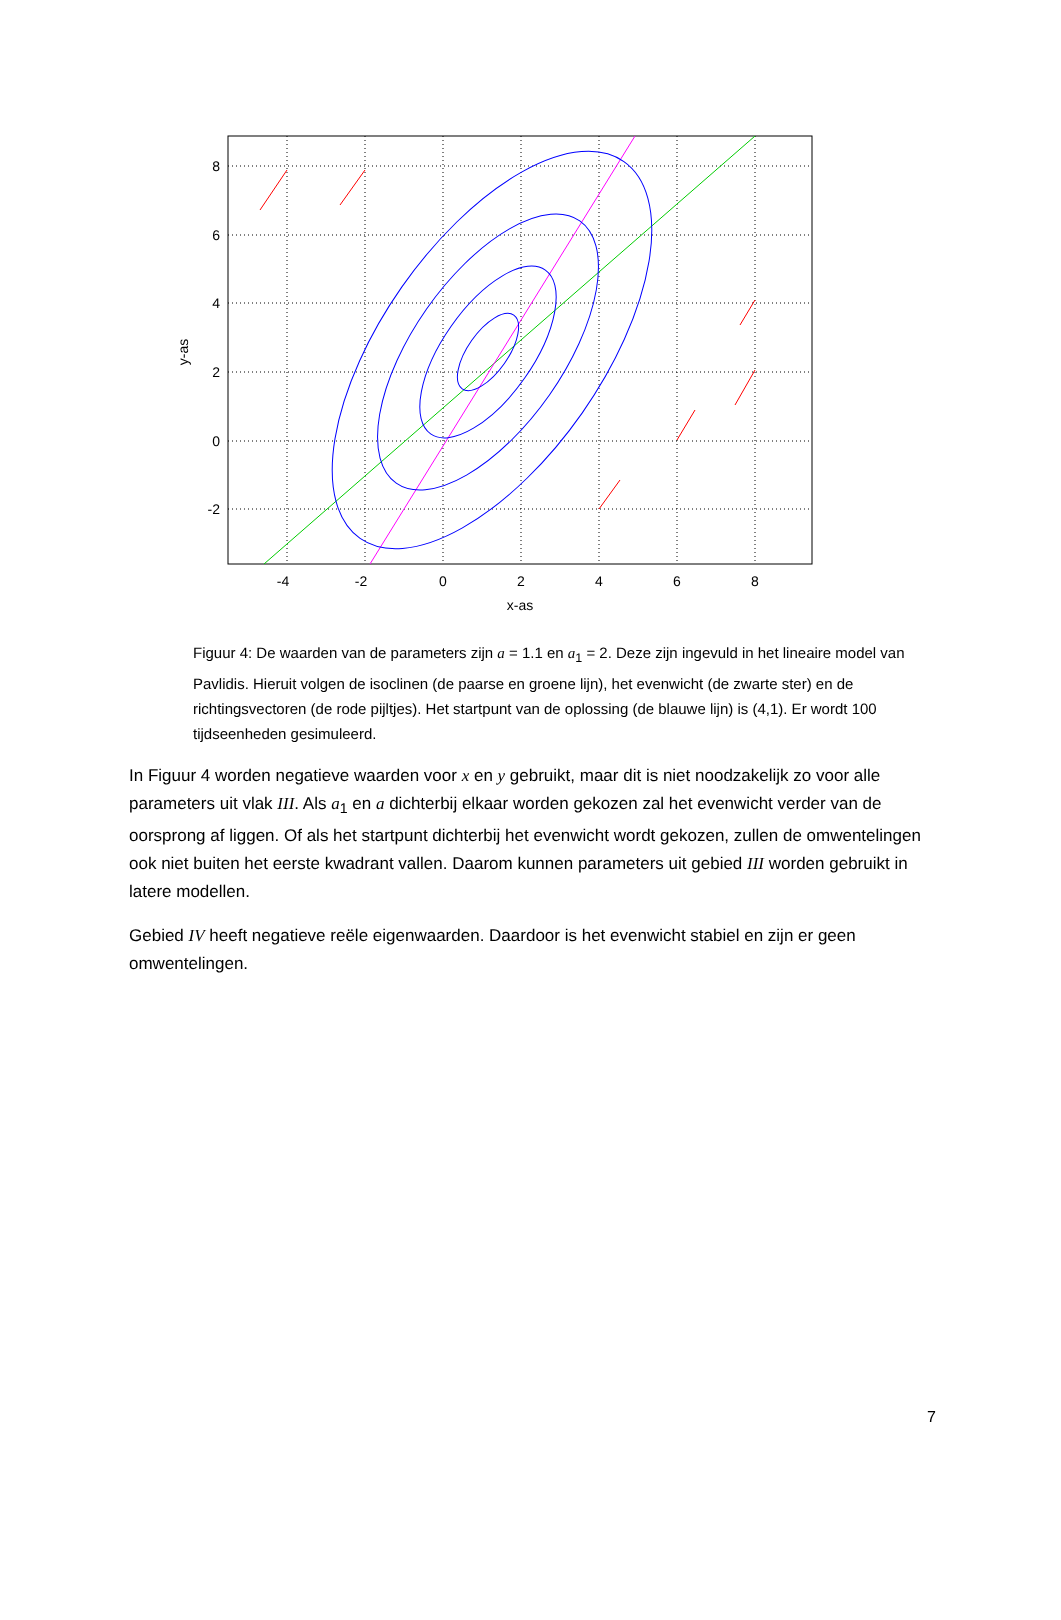-4
-2
0
2
4
6
8
x-as
8
6
4
2
0
-2
y-as
Figuur 4: De waarden van de parameters zijn a = 1.1 en a<sub>1</sub> = 2. Deze zijn ingevuld in het lineaire model van Pavlidis. Hieruit volgen de isoclinen (de paarse en groene lijn), het evenwicht (de zwarte ster) en de richtingsvectoren (de rode pijltjes). Het startpunt van de oplossing (de blauwe lijn) is (4,1). Er wordt 100 tijdseenheden gesimuleerd.
In Figuur 4 worden negatieve waarden voor x en y gebruikt, maar dit is niet noodzakelijk zo voor alle parameters uit vlak III. Als a<sub>1</sub> en a dichterbij elkaar worden gekozen zal het evenwicht verder van de oorsprong af liggen. Of als het startpunt dichterbij het evenwicht wordt gekozen, zullen de omwentelingen ook niet buiten het eerste kwadrant vallen. Daarom kunnen parameters uit gebied III worden gebruikt in latere modellen.
Gebied IV heeft negatieve reële eigenwaarden. Daardoor is het evenwicht stabiel en zijn er geen omwentelingen.
7